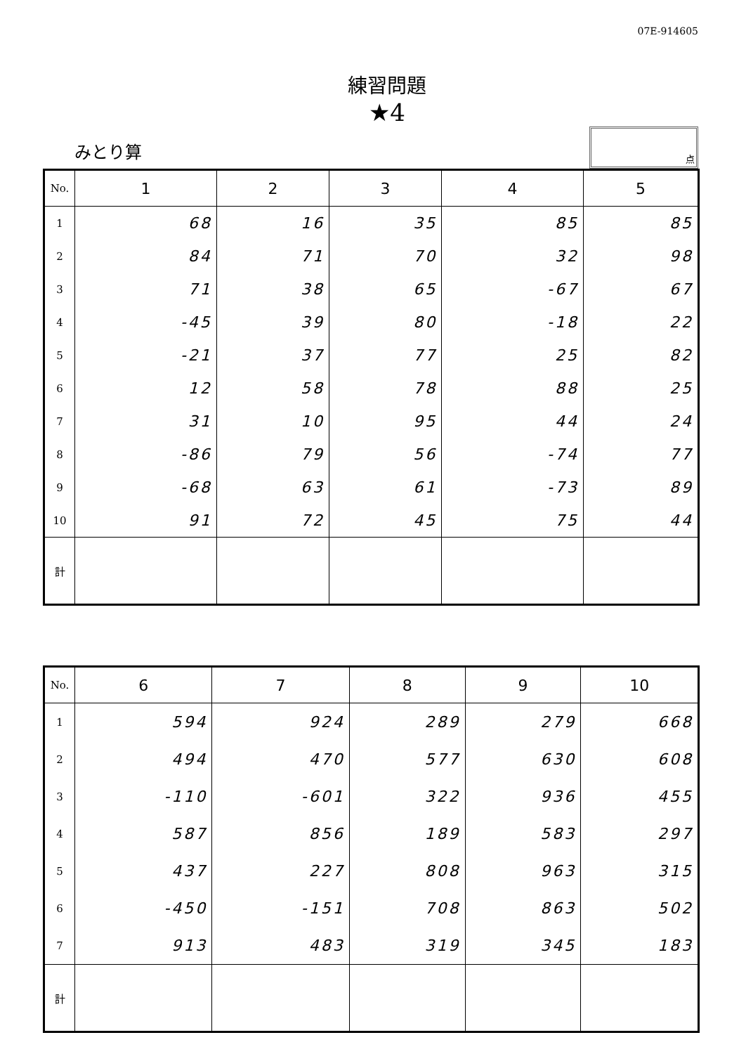07E-914605
練習問題
★4
みとり算
点
| No. | 1 | 2 | 3 | 4 | 5 |
| --- | --- | --- | --- | --- | --- |
| 1 | 68 | 16 | 35 | 85 | 85 |
| 2 | 84 | 71 | 70 | 32 | 98 |
| 3 | 71 | 38 | 65 | -67 | 67 |
| 4 | -45 | 39 | 80 | -18 | 22 |
| 5 | -21 | 37 | 77 | 25 | 82 |
| 6 | 12 | 58 | 78 | 88 | 25 |
| 7 | 31 | 10 | 95 | 44 | 24 |
| 8 | -86 | 79 | 56 | -74 | 77 |
| 9 | -68 | 63 | 61 | -73 | 89 |
| 10 | 91 | 72 | 45 | 75 | 44 |
| 計 | | | | | |
| No. | 6 | 7 | 8 | 9 | 10 |
| --- | --- | --- | --- | --- | --- |
| 1 | 594 | 924 | 289 | 279 | 668 |
| 2 | 494 | 470 | 577 | 630 | 608 |
| 3 | -110 | -601 | 322 | 936 | 455 |
| 4 | 587 | 856 | 189 | 583 | 297 |
| 5 | 437 | 227 | 808 | 963 | 315 |
| 6 | -450 | -151 | 708 | 863 | 502 |
| 7 | 913 | 483 | 319 | 345 | 183 |
| 計 | | | | | |